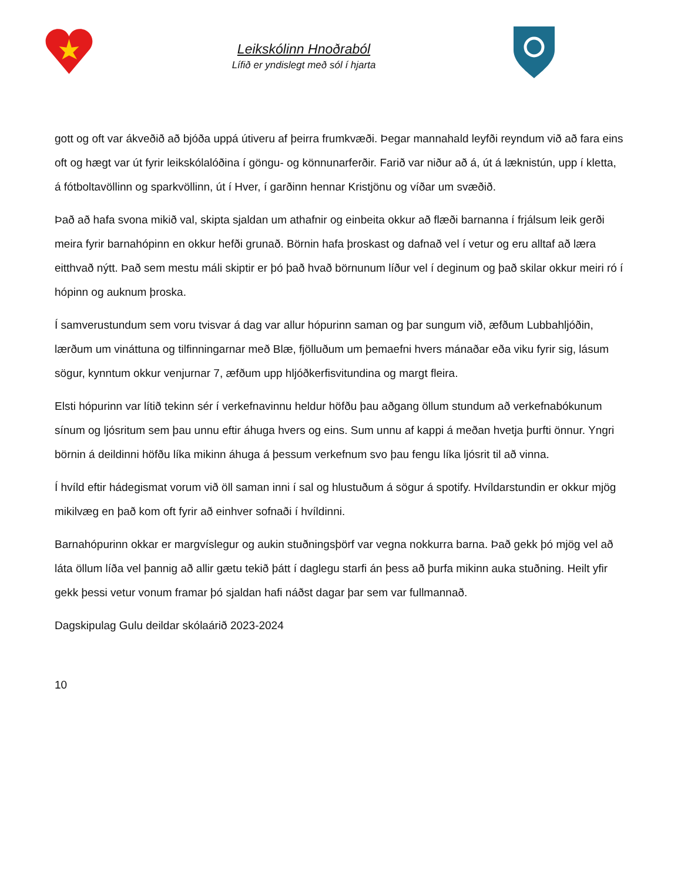Leikskólinn Hnoðraból
Lífið er yndislegt með sól í hjarta
gott og oft var ákveðið að bjóða uppá útiveru af þeirra frumkvæði. Þegar mannahald leyfði reyndum við að fara eins oft og hægt var út fyrir leikskólalóðina í göngu- og könnunarferðir. Farið var niður að á, út á læknistún, upp í kletta, á fótboltavöllinn og sparkvöllinn, út í Hver, í garðinn hennar Kristjönu og víðar um svæðið.
Það að hafa svona mikið val, skipta sjaldan um athafnir og einbeita okkur að flæði barnanna í frjálsum leik gerði meira fyrir barnahópinn en okkur hefði grunað. Börnin hafa þroskast og dafnað vel í vetur og eru alltaf að læra eitthvað nýtt. Það sem mestu máli skiptir er þó það hvað börnunum líður vel í deginum og það skilar okkur meiri ró í hópinn og auknum þroska.
Í samverustundum sem voru tvisvar á dag var allur hópurinn saman og þar sungum við, æfðum Lubbahljóðin, lærðum um vináttuna og tilfinningarnar með Blæ, fjölluðum um þemaefni hvers mánaðar eða viku fyrir sig, lásum sögur, kynntum okkur venjurnar 7, æfðum upp hljóðkerfisvitundina og margt fleira.
Elsti hópurinn var lítið tekinn sér í verkefnavinnu heldur höfðu þau aðgang öllum stundum að verkefnabókunum sínum og ljósritum sem þau unnu eftir áhuga hvers og eins. Sum unnu af kappi á meðan hvetja þurfti önnur. Yngri börnin á deildinni höfðu líka mikinn áhuga á þessum verkefnum svo þau fengu líka ljósrit til að vinna.
Í hvíld eftir hádegismat vorum við öll saman inni í sal og hlustuðum á sögur á spotify. Hvíldarstundin er okkur mjög mikilvæg en það kom oft fyrir að einhver sofnaði í hvíldinni.
Barnahópurinn okkar er margvíslegur og aukin stuðningsþörf var vegna nokkurra barna. Það gekk þó mjög vel að láta öllum líða vel þannig að allir gætu tekið þátt í daglegu starfi án þess að þurfa mikinn auka stuðning. Heilt yfir gekk þessi vetur vonum framar þó sjaldan hafi náðst dagar þar sem var fullmannað.
Dagskipulag Gulu deildar skólaárið 2023-2024
10